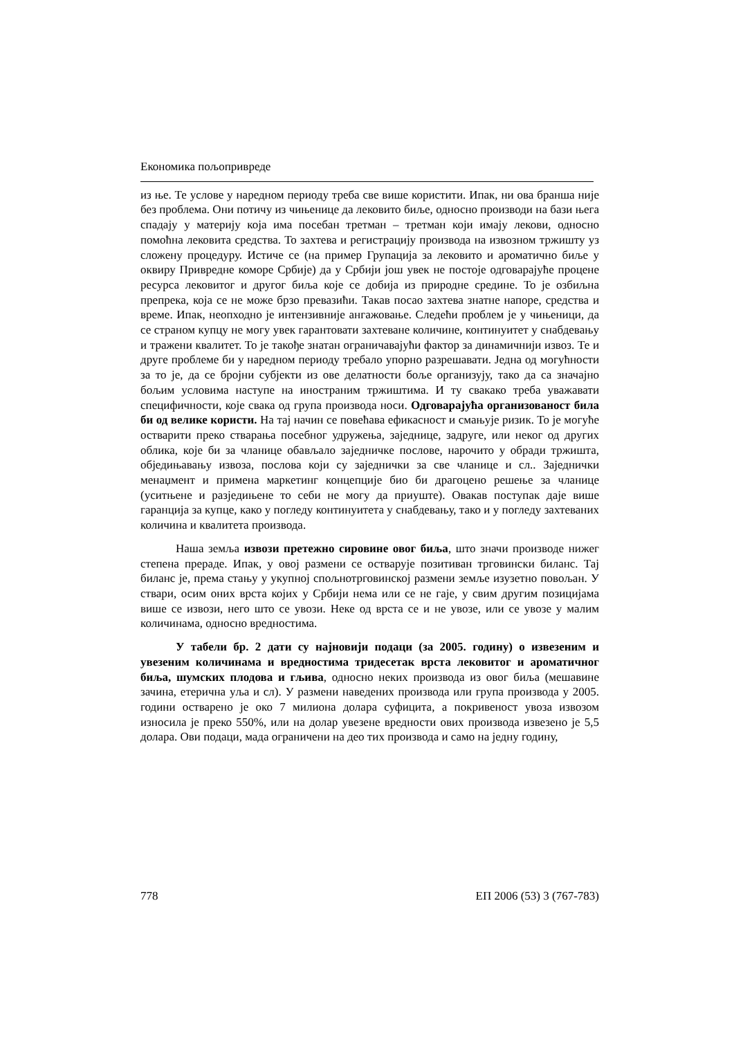Економика пољопривреде
из ње. Те услове у наредном периоду треба све више користити. Ипак, ни ова бранша није без проблема. Они потичу из чињенице да лековито биље, односно производи на бази њега спадају у материју која има посебан третман – третман који имају лекови, односно помоћна лековита средства. То захтева и регистрацију производа на извозном тржишту уз сложену процедуру. Истиче се (на пример Групација за лековито и ароматично биље у оквиру Привредне коморе Србије) да у Србији још увек не постоје одговарајуће процене ресурса лековитог и другог биља које се добија из природне средине. То је озбиљна препрека, која се не може брзо превазићи. Такав посао захтева знатне напоре, средства и време. Ипак, неопходно је интензивније ангажовање. Следећи проблем је у чињеници, да се страном купцу не могу увек гарантовати захтеване количине, континуитет у снабдевању и тражени квалитет. То је такође знатан ограничавајући фактор за динамичнији извоз. Те и друге проблеме би у наредном периоду требало упорно разрешавати. Једна од могућности за то је, да се бројни субјекти из ове делатности боље организују, тако да са значајно бољим условима наступе на иностраним тржиштима. И ту свакако треба уважавати специфичности, које свака од група производа носи. Одговарајућа организованост била би од велике користи. На тај начин се повећава ефикасност и смањује ризик. То је могуће остварити преко стварања посебног удружења, заједнице, задруге, или неког од других облика, које би за чланице обављало заједничке послове, нарочито у обради тржишта, обједињавању извоза, послова који су заједнички за све чланице и сл.. Заједнички менаџмент и примена маркетинг концепције био би драгоцено решење за чланице (уситњене и разједињене то себи не могу да приуште). Овакав поступак даје више гаранција за купце, како у погледу континуитета у снабдевању, тако и у погледу захтеваних количина и квалитета производа.
Наша земља извози претежно сировине овог биља, што значи производе нижег степена прераде. Ипак, у овој размени се остварује позитиван трговински биланс. Тај биланс је, према стању у укупној спољнотрговинској размени земље изузетно повољан. У ствари, осим оних врста којих у Србији нема или се не гаје, у свим другим позицијама више се извози, него што се увози. Неке од врста се и не увозе, или се увозе у малим количинама, односно вредностима.
У табели бр. 2 дати су најновији подаци (за 2005. годину) о извезеним и увезеним количинама и вредностима тридесетак врста лековитог и ароматичног биља, шумских плодова и гљива, односно неких производа из овог биља (мешавине зачина, етерична уља и сл). У размени наведених производа или група производа у 2005. години остварено је око 7 милиона долара суфицита, а покривеност увоза извозом износила је преко 550%, или на долар увезене вредности ових производа извезено је 5,5 долара. Ови подаци, мада ограничени на део тих производа и само на једну годину,
778 ЕП 2006 (53) 3 (767-783)